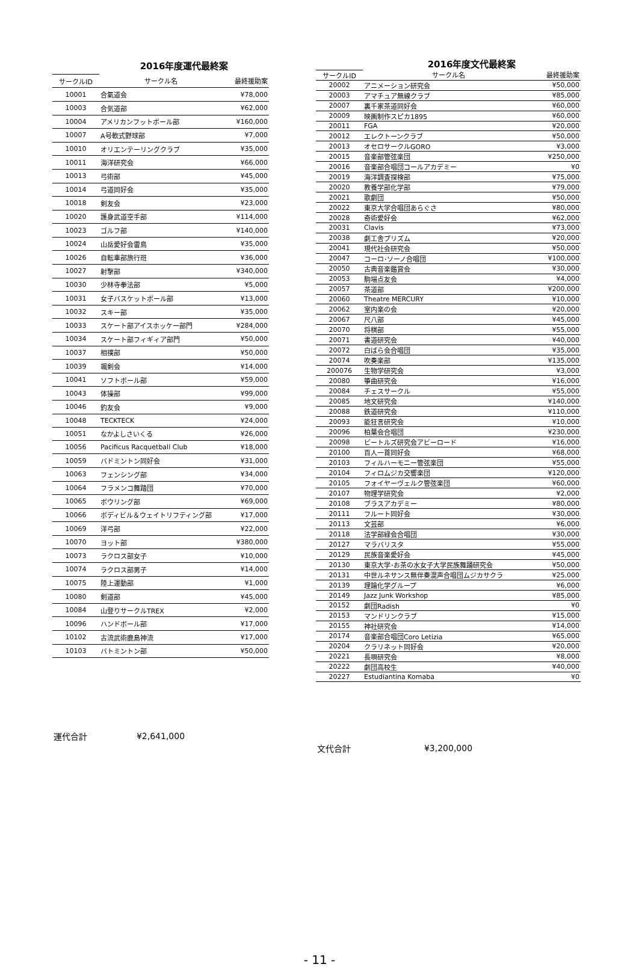| | 2016年度運代最終案 | |
| サークルID | サークル名 | 最終援助案 |
| 10001 | 合氣道会 | ¥78,000 |
| 10003 | 合気道部 | ¥62,000 |
| 10004 | アメリカンフットボール部 | ¥160,000 |
| 10007 | A号軟式野球部 | ¥7,000 |
| 10010 | オリエンテーリングクラブ | ¥35,000 |
| 10011 | 海洋研究会 | ¥66,000 |
| 10013 | 弓術部 | ¥45,000 |
| 10014 | 弓道同好会 | ¥35,000 |
| 10018 | 剣友会 | ¥23,000 |
| 10020 | 護身武道空手部 | ¥114,000 |
| 10023 | ゴルフ部 | ¥140,000 |
| 10024 | 山岳愛好会雷鳥 | ¥35,000 |
| 10026 | 自転車部旅行班 | ¥36,000 |
| 10027 | 射撃部 | ¥340,000 |
| 10030 | 少林寺拳法部 | ¥5,000 |
| 10031 | 女子バスケットボール部 | ¥13,000 |
| 10032 | スキー部 | ¥35,000 |
| 10033 | スケート部アイスホッケー部門 | ¥284,000 |
| 10034 | スケート部フィギィア部門 | ¥50,000 |
| 10037 | 相撲部 | ¥50,000 |
| 10039 | 颯剣会 | ¥14,000 |
| 10041 | ソフトボール部 | ¥59,000 |
| 10043 | 体操部 | ¥99,000 |
| 10046 | 釣友会 | ¥9,000 |
| 10048 | TECKTECK | ¥24,000 |
| 10051 | なかよしさいくる | ¥26,000 |
| 10056 | Pacificus Racquetball Club | ¥18,000 |
| 10059 | バドミントン同好会 | ¥31,000 |
| 10063 | フェンシング部 | ¥34,000 |
| 10064 | フラメンコ舞踏団 | ¥70,000 |
| 10065 | ボウリング部 | ¥69,000 |
| 10066 | ボディビル＆ウェイトリフティング部 | ¥17,000 |
| 10069 | 洋弓部 | ¥22,000 |
| 10070 | ヨット部 | ¥380,000 |
| 10073 | ラクロス部女子 | ¥10,000 |
| 10074 | ラクロス部男子 | ¥14,000 |
| 10075 | 陸上運動部 | ¥1,000 |
| 10080 | 剣道部 | ¥45,000 |
| 10084 | 山登りサークルTREX | ¥2,000 |
| 10096 | ハンドボール部 | ¥17,000 |
| 10102 | 古流武術鹿島神流 | ¥17,000 |
| 10103 | バトミントン部 | ¥50,000 |
| 運代合計 | ¥2,641,000 | |
| | 2016年度文代最終案 | |
| サークルID | サークル名 | 最終援助案 |
| 20002 | アニメーション研究会 | ¥50,000 |
| 20003 | アマチュア無線クラブ | ¥85,000 |
| 20007 | 裏千家茶道同好会 | ¥60,000 |
| 20009 | 映画制作スピカ1895 | ¥60,000 |
| 20011 | FGA | ¥20,000 |
| 20012 | エレクトーンクラブ | ¥50,000 |
| 20013 | オセロサークルGORO | ¥3,000 |
| 20015 | 音楽部管弦楽団 | ¥250,000 |
| 20016 | 音楽部合唱団コールアカデミー | ¥0 |
| 20019 | 海洋調査探検部 | ¥75,000 |
| 20020 | 教養学部化学部 | ¥79,000 |
| 20021 | 歌劇団 | ¥50,000 |
| 20022 | 東京大学合唱団あらぐさ | ¥80,000 |
| 20028 | 奇術愛好会 | ¥62,000 |
| 20031 | Clavis | ¥73,000 |
| 20038 | 劇工舎プリズム | ¥20,000 |
| 20041 | 現代社会研究会 | ¥50,000 |
| 20047 | コーロ･ソーノ合唱団 | ¥100,000 |
| 20050 | 古典音楽鑑賞会 | ¥30,000 |
| 20053 | 駒場点友会 | ¥4,000 |
| 20057 | 茶道部 | ¥200,000 |
| 20060 | Theatre MERCURY | ¥10,000 |
| 20062 | 室内楽の会 | ¥20,000 |
| 20067 | 尺八部 | ¥45,000 |
| 20070 | 将棋部 | ¥55,000 |
| 20071 | 書道研究会 | ¥40,000 |
| 20072 | 白ばら会合唱団 | ¥35,000 |
| 20074 | 吹奏楽部 | ¥135,000 |
| 200076 | 生物学研究会 | ¥3,000 |
| 20080 | 箏曲研究会 | ¥16,000 |
| 20084 | チェスサークル | ¥55,000 |
| 20085 | 地文研究会 | ¥140,000 |
| 20088 | 鉄道研究会 | ¥110,000 |
| 20093 | 能狂言研究会 | ¥10,000 |
| 20096 | 柏葉会合唱団 | ¥230,000 |
| 20098 | ビートルズ研究会アビーロード | ¥16,000 |
| 20100 | 百人一首同好会 | ¥68,000 |
| 20103 | フィルハーモニー管弦楽団 | ¥55,000 |
| 20104 | フィロムジカ交響楽団 | ¥120,000 |
| 20105 | フォイヤーヴェルク管弦楽団 | ¥60,000 |
| 20107 | 物理学研究会 | ¥2,000 |
| 20108 | ブラスアカデミー | ¥80,000 |
| 20111 | フルート同好会 | ¥30,000 |
| 20113 | 文芸部 | ¥6,000 |
| 20118 | 法学部緑会合唱団 | ¥30,000 |
| 20127 | マラバリスタ | ¥55,000 |
| 20129 | 民族音楽愛好会 | ¥45,000 |
| 20130 | 東京大学･お茶の水女子大学民族舞踊研究会 | ¥50,000 |
| 20131 | 中世ルネサンス無伴奏混声合唱団ムジカサクラ | ¥25,000 |
| 20139 | 理論化学グループ | ¥6,000 |
| 20149 | Jazz Junk Workshop | ¥85,000 |
| 20152 | 劇団Radish | ¥0 |
| 20153 | マンドリンクラブ | ¥15,000 |
| 20155 | 神社研究会 | ¥14,000 |
| 20174 | 音楽部合唱団Coro Letizia | ¥65,000 |
| 20204 | クラリネット同好会 | ¥20,000 |
| 20221 | 長唄研究会 | ¥8,000 |
| 20222 | 劇団高校生 | ¥40,000 |
| 20227 | Estudiantina Komaba | ¥0 |
| 文代合計 | ¥3,200,000 | |
- 11 -